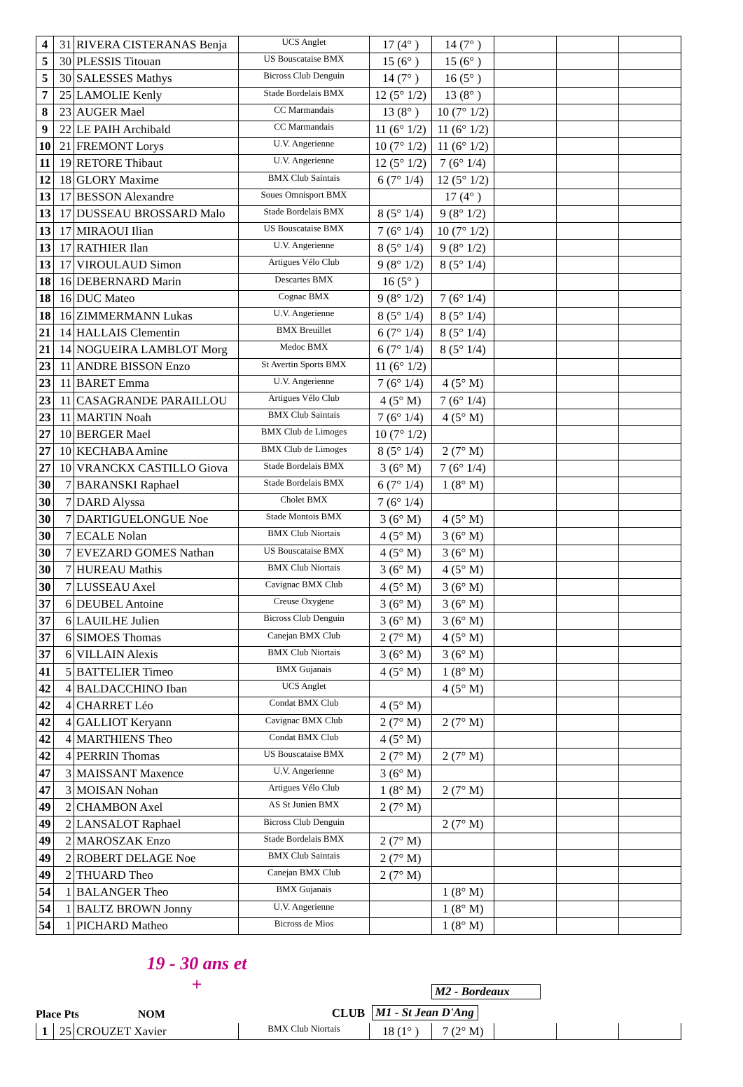| 4 | 31 | RIVERA CISTERANAS Benja | UCS Anglet | 17 (4° ) | 14 (7° ) | | | |
| 5 | 30 | PLESSIS Titouan | US Bouscataise BMX | 15 (6° ) | 15 (6° ) | | | |
| 5 | 30 | SALESSES Mathys | Bicross Club Denguin | 14 (7° ) | 16 (5° ) | | | |
| 7 | 25 | LAMOLIE Kenly | Stade Bordelais BMX | 12 (5° 1/2) | 13 (8° ) | | | |
| 8 | 23 | AUGER Mael | CC Marmandais | 13 (8° ) | 10 (7° 1/2) | | | |
| 9 | 22 | LE PAIH Archibald | CC Marmandais | 11 (6° 1/2) | 11 (6° 1/2) | | | |
| 10 | 21 | FREMONT Lorys | U.V. Angerienne | 10 (7° 1/2) | 11 (6° 1/2) | | | |
| 11 | 19 | RETORE Thibaut | U.V. Angerienne | 12 (5° 1/2) | 7 (6° 1/4) | | | |
| 12 | 18 | GLORY Maxime | BMX Club Saintais | 6 (7° 1/4) | 12 (5° 1/2) | | | |
| 13 | 17 | BESSON Alexandre | Soues Omnisport BMX | | 17 (4° ) | | | |
| 13 | 17 | DUSSEAU BROSSARD Malo | Stade Bordelais BMX | 8 (5° 1/4) | 9 (8° 1/2) | | | |
| 13 | 17 | MIRAOUI Ilian | US Bouscataise BMX | 7 (6° 1/4) | 10 (7° 1/2) | | | |
| 13 | 17 | RATHIER Ilan | U.V. Angerienne | 8 (5° 1/4) | 9 (8° 1/2) | | | |
| 13 | 17 | VIROULAUD Simon | Artigues Vélo Club | 9 (8° 1/2) | 8 (5° 1/4) | | | |
| 18 | 16 | DEBERNARD Marin | Descartes BMX | 16 (5° ) | | | | |
| 18 | 16 | DUC Mateo | Cognac BMX | 9 (8° 1/2) | 7 (6° 1/4) | | | |
| 18 | 16 | ZIMMERMANN Lukas | U.V. Angerienne | 8 (5° 1/4) | 8 (5° 1/4) | | | |
| 21 | 14 | HALLAIS Clementin | BMX Breuillet | 6 (7° 1/4) | 8 (5° 1/4) | | | |
| 21 | 14 | NOGUEIRA LAMBLOT Morg | Medoc BMX | 6 (7° 1/4) | 8 (5° 1/4) | | | |
| 23 | 11 | ANDRE BISSON Enzo | St Avertin Sports BMX | 11 (6° 1/2) | | | | |
| 23 | 11 | BARET Emma | U.V. Angerienne | 7 (6° 1/4) | 4 (5° M) | | | |
| 23 | 11 | CASAGRANDE PARAILLOU | Artigues Vélo Club | 4 (5° M) | 7 (6° 1/4) | | | |
| 23 | 11 | MARTIN Noah | BMX Club Saintais | 7 (6° 1/4) | 4 (5° M) | | | |
| 27 | 10 | BERGER Mael | BMX Club de Limoges | 10 (7° 1/2) | | | | |
| 27 | 10 | KECHABA Amine | BMX Club de Limoges | 8 (5° 1/4) | 2 (7° M) | | | |
| 27 | 10 | VRANCKX CASTILLO Giova | Stade Bordelais BMX | 3 (6° M) | 7 (6° 1/4) | | | |
| 30 | 7 | BARANSKI Raphael | Stade Bordelais BMX | 6 (7° 1/4) | 1 (8° M) | | | |
| 30 | 7 | DARD Alyssa | Cholet BMX | 7 (6° 1/4) | | | | |
| 30 | 7 | DARTIGUELONGUE Noe | Stade Montois BMX | 3 (6° M) | 4 (5° M) | | | |
| 30 | 7 | ECALE Nolan | BMX Club Niortais | 4 (5° M) | 3 (6° M) | | | |
| 30 | 7 | EVEZARD GOMES Nathan | US Bouscataise BMX | 4 (5° M) | 3 (6° M) | | | |
| 30 | 7 | HUREAU Mathis | BMX Club Niortais | 3 (6° M) | 4 (5° M) | | | |
| 30 | 7 | LUSSEAU Axel | Cavignac BMX Club | 4 (5° M) | 3 (6° M) | | | |
| 37 | 6 | DEUBEL Antoine | Creuse Oxygene | 3 (6° M) | 3 (6° M) | | | |
| 37 | 6 | LAUILHE Julien | Bicross Club Denguin | 3 (6° M) | 3 (6° M) | | | |
| 37 | 6 | SIMOES Thomas | Canejan BMX Club | 2 (7° M) | 4 (5° M) | | | |
| 37 | 6 | VILLAIN Alexis | BMX Club Niortais | 3 (6° M) | 3 (6° M) | | | |
| 41 | 5 | BATTELIER Timeo | BMX Gujanais | 4 (5° M) | 1 (8° M) | | | |
| 42 | 4 | BALDACCHINO Iban | UCS Anglet | | 4 (5° M) | | | |
| 42 | 4 | CHARRET Léo | Condat BMX Club | 4 (5° M) | | | | |
| 42 | 4 | GALLIOT Keryann | Cavignac BMX Club | 2 (7° M) | 2 (7° M) | | | |
| 42 | 4 | MARTHIENS Theo | Condat BMX Club | 4 (5° M) | | | | |
| 42 | 4 | PERRIN Thomas | US Bouscataise BMX | 2 (7° M) | 2 (7° M) | | | |
| 47 | 3 | MAISSANT Maxence | U.V. Angerienne | 3 (6° M) | | | | |
| 47 | 3 | MOISAN Nohan | Artigues Vélo Club | 1 (8° M) | 2 (7° M) | | | |
| 49 | 2 | CHAMBON Axel | AS St Junien BMX | 2 (7° M) | | | | |
| 49 | 2 | LANSALOT Raphael | Bicross Club Denguin | | 2 (7° M) | | | |
| 49 | 2 | MAROSZAK Enzo | Stade Bordelais BMX | 2 (7° M) | | | | |
| 49 | 2 | ROBERT DELAGE Noe | BMX Club Saintais | 2 (7° M) | | | | |
| 49 | 2 | THUARD Theo | Canejan BMX Club | 2 (7° M) | | | | |
| 54 | 1 | BALANGER Theo | BMX Gujanais | | 1 (8° M) | | | |
| 54 | 1 | BALTZ BROWN Jonny | U.V. Angerienne | | 1 (8° M) | | | |
| 54 | 1 | PICHARD Matheo | Bicross de Mios | | 1 (8° M) | | | |
19 - 30 ans et +
Place Pts NOM
CLUB
M2 - Bordeaux
M1 - St Jean D'Ang
| 1 | 25 | CROUZET Xavier | BMX Club Niortais | 18 (1° ) | 7 (2° M) | | | |